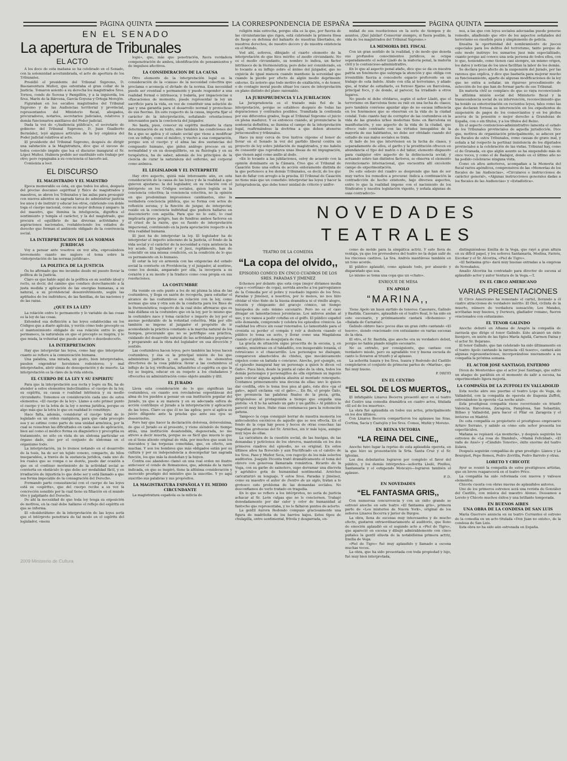PÁGINA QUINTA LA CORRESPONDENCIA DE ESPAÑA PÁGINA QUINTA
EN EL SENADO
La apertura de Tribunales
EL ACTO
A los doce de esta mañana se ha celebrado en el Senado, con la solemnidad acostumbrada, el acto de apertura de los Tribunales.
Presidió el presidente del Tribunal Supremo, D. Buenaventura Muñoz, que ostentaba el gran collar de la Justicia. Tomaron asiento a su derecha los magistrados Sres. Tornos, conde de Serena y Pampillón, y a la izquierda, los Sres. Marín de la Bárcena, García Goyena y Ortega Morejón.
Figuraban en los escaños magistrados del Tribunal Supremo y de las Audiencias territorial y provincial, representantes del Ministerio fiscal, abogados, procuradores, notarios, secretarios judiciales, relatores y demás funcionarios auxiliares del Poder judicial.
Dada la voz de «¡Audiencia pública!», el secretario de gobierno del Tribunal Supremo, D. Juan Gualberto Bermúdez, leyó algunos artículos de la ley orgánica del Poder judicial relativos al acto.
El presidente del Tribunal Supremo, después de dirigir una salutación a la Magistratura, dice que el suceso de todos conocido impide que lea el discurso inaugural el Sr. López Muñoz. Hubiera podido ser sustituído este trabajo por otro; pero repugnaba a su conciencia el hacerlo así.
Comienza a leer.
EL DISCURSO
EL MAGISTRADO Y EL MAESTRO
Epoca memorable es ésta, en que todos los años, después del preciso descanso espiritual y físico de magistrados y maestros, se abren los Tribunales y las aulas para proseguir con nuevos alientos su sagrada tarea de administrar justicia los unos y de instruir y educar los otros, cubriendo con doble toga el cuerpo nacional, como su mejor defensa y amparo: la del maestro, que ilumina la inteligencia, dignifica el sentimiento y templa el carácter, y la del magistrado, que procura el equilibrio de las diversas actividades y aspiraciones nacionales, restableciendo los estados de derecho que forman el ambiente obligado de la convivencia social.
LA INTERPRETACION DE LAS NORMAS JURIDICAS
Voy a pensar ante vosotros en voz alta, expresándoos brevemente cuanto me sugiere el tema sobre la «interpretación de las normas jurídicas».
LA POLITICA DE LA JUSTICIA
Os he afirmado que me incumbe desde mi puesto llevar la política de la Justicia.
Claro es que hablo aquí de la política en su sentido ideal y recto, es decir, del camino que conduce derechamente a la justa medida y aplicación de las energías humanas, a su natural, a su providencial desenvolvimiento, según las aptitudes de los individuos, de las familias, de las naciones y de las razas.
¿QUE ES LA LEY?
La relación entre lo permanente y lo variable de las cosas es la ley de las cosas.
Extended esa definición a las leyes establecidas en los Códigos que a diario aplicáis, y veréis cómo todo precepto es el mantenimiento obligado de esa relación entre lo que permanece, la naturaleza en que el precepto se inspira, y lo que muda, la voluntad que puede acatarlo o desobedecerlo.
LA INTERPRETACION
Hay que interpretar las leyes, como hay que interpretar cuanto se refiere a la comunicación humana.
Una palabra, una mirada, un gesto, bien interpretados, pueden engendrar heroísmos redentores; y mal interpretados, abrir simas de desesperación y de muerte. La interpretación es la clave de la vida entera.
EL CUERPO DE LA LEY Y SU ESPIRITU
Para que la interpretación sea recta y logre su fin, ha de atender a estos elementos indeclinables: el cuerpo de la ley, su espíritu, su causa o realidad intrínsica y su medio circundante. Tomemos en consideración cada uno de estos elementos. «El cuerpo de la ley». Llamo a este primer punto el cuerpo y no la letra de la ley o norma jurídica, porque es algo más que la letra lo que en realidad lo constituye.
Hace falta, además, considerar el cuerpo total de lo legislado en un orden cualquiera, para que cada precepto sea y se estime como parte de una unidad armónica, por la cual se resuelvan las dificultades en cada caso de aplicación, bien así como el médico forma su diagnóstico y preceptúa su tratamiento, no sólo en vista de un síntoma particular en órgano dado, sino por el conjunto de síntomas en el organismo todo.
La interpretación, ya lo iremos notando en el desarrollo de la tesis, ha de ser un tejido conexo, compacto, de hilos inseparables, a través de la sustancia jurídica, cada uno de los cuales que se rompa o se desvíe, puede dar ocasión a que en el continuo movimiento de la actividad social se convierta en obstáculo lo que debe ser modalidad fácil, y en irradiación de injusticia lo que debe ser y está llamado a que sea forma impecable de la consagración del Derecho.
Formando parte consustancial con el cuerpo de las leyes está su «espíritu», que del cuerpo recibe a su vez la concreción sensible por la cual tiene su filiación en el mundo vivo y palpitante del Derecho.
De ahí la necesidad de que toda ley tenga su exposición de motivos, en la cual debe hallarse el reflejo del espíritu en que se informa.
El «desiderátum» de la interpretación de las leyes sería que el intérprete penetrara de tal modo en el espíritu del legislador, «mens
legis», que, más que penetración, fuera verdadera compenetración de ambos, identificación de pensamientos y de impulsos afectivos.
LA CONSIDERACION DE LA CAUSA
Otro elemento de la interpretación legal es la consideración de la «causa» de la necesidad colectiva que proclama o aconseja el dictado de la norma. Esa necesidad puede ser eventual o permanente y puede responder a una realidad formal o intrínseca; y todavía, por impaciencias u ofuscaciones de momento, puede representar la ley un sacrificio para la vida, en vez de constituir una solución de paz y una garantía para el desarrollo normal y provechoso de sus fuerzas. En este respecto de la causa, importa fijar el carácter de la interpretación, señalando orientaciones interesantes para la conciencia del juzgador.
No basta, pues, conocer su espíritu mediante la clara determinación de su texto, sino también las condiciones del fin a que se aplica y el estado social que viene a modificar con su influjo; como el médico, y vuelvo a esa comparación, porque son el cuerpo y el alma las dos sustancias del compuesto humano, que piden análogo proceso en su normalidad y en su desequilibrio, en su fisiología y en su terapéutica, ha de saber, además de los principios de la ciencia de curar la naturaleza del enfermo, así corporal como anímica.
EL LEGISLADOR Y EL INTERPRETE
Hay otro aspecto, quizá más interesante aún, en esta consideración de la causa de las leyes y de la realidad a que quieren ajustarse: la del legislador, en su relación con el intérprete en los Códigos sociales, quien legisla es la conciencia colectiva; la conciencia colectiva, no la opinión en que predominan impresiones cambiantes, sino la verdadera conciencia pública, que se forma con actos de reflexión serena; y la función de juzgar, de interpretar, reside en la conciencia individual que pudiera hallarse en desconcierto con aquélla. Para que no lo esté, lo cual implicaría grave peligro, han de fundirse ambos factores en el crisol de la razón, que es fuente de interpretación impersonal, conviniendo en la justa apreciación respecto a la viva realidad humana.
El juez ha de interpretar la ley. El legislador ha de interpretar el imperio soberano de la Justicia, el fondo de la vida social y el carácter de la necesidad a cuya asistencia la ley acude. El legislador y el juez, repitámoslo, han de coincidir en una misma condición, en la condición de lo que es permanente en lo humano.
El estar la ley en armonía con las exigencias del estado social la convierte en Providencia; y el juzgador, al sentirse, como los demás, amparado por ella, la incorpora a su corazón y a su mente y la traduce como cosa propia en sus resoluciones.
LA COSTUMBRE
Ha venido en este punto a los de mi pluma la idea de las costumbres, y llega en sazón de recogerla, para estudiar el alcance de las costumbres en relación con la ley, como normas que una y otra son de la conducta para los fines de la Hermenéutica; respecto de la cual debe afirmarse que es más diáfana en la costumbre que en la ley, por lo mismo que la costumbre nace y toma carácter e imperio de ley por el asenso perdurable de la voluntad colectiva. Más por ello también se impone al juzgador el propósito de ir acomodando la práctica constante a la marcha natural de los tiempos, procurando que no se petrifique esa práctica, cuidando del desarrollo natural de las actividades populares y preparando así la obra del legislador en esa dirección y sentido.
Las costumbres hacen leyes; pero también las leyes hacen costumbres, y ésa es la principal misión de los que administran justicia y, en general, de los elementos directores de la cosa pública: llevar a las costumbres el influjo de la ley, vivificarlas, infundirles el espíritu en que la ley se inspira, educar en su respeto a los ciudadanos y ofrecerles su administración como objeto amable y útil.
EL JURADO
Lleva esta consideración de lo que significan las costumbres, en cuanto son reveladoras espontáneas del alma de los pueblos a pensar en esa institución popular del Jurado, ya que a su manera y en su adecuada esfera de acción contribuye el Jurado a la interpretación y aplicación de las leyes. Claro es que él no las aplica; pero sí aplica su juicio diligente ante la prueba que ante sus ojos se desenvuelve.
Pero hay que hacer la declaración dolorosa, dolorosísima, de que el Jurado es al presente, y viene siéndolo de tiempo atrás, una institución desatendida, degenerada, no me atrevo a decir muerta, porque no es fácil que muera lo que en sí tiene aliento original de vida, por muchos que sean los descuidos y las torpezas cometidas, que, en efecto, son muchas. Y son los hombres que más obligados están por su cultura y por su independencia a desempeñar tan sagrada función, los que más la desdeñan y la huyen.
Contra ese abandono clamó en una real orden mi ilustre antecesor el conde de Romanones, que, además de la razón indicada, en que se inspiró, tiene la altísima consideración y merecido prestigio del ministro que la suscribe. Y yo aquí suscribo sus palabras y sus propósitos.
LA MAGISTRATURA ESPAÑOLA Y EL MEDIO CIRCUNDANTE
La magistratura española es la milicia de
religión más estrecha, porque ella es la que, por fuerza de las circunstancias que rigen, está cubriendo la primera línea de fuego en defensa del baluarte de nuestras libertades, de nuestros derechos, de nuestro decoro y de nuestra existencia en el Mundo.
Ved ahí, señores, dibujado el cuarto elemento de la interpretación de que hice mérito: el medio circundante. No es el medio circundante, su nombre lo indica, un factor intrínseco de la Hermenéutica; pero debe ser considerado, en lo tocante a su influjo sobre el ánimo del juzgador, que no enjuicia de igual manera cuando mantiene la serenidad que cuando la pierde por efecto de algún medio deprimente externo. Es notorio que todo motivo de exaltación, o de temor, o de contagio moral puede situar los casos de interpretación en plano distinto del plano razonable.
LA JURISPRUDENCIA Y LA JUBILACION
La Jurisprudencia es el trazado más fiel de la interpretación, porque se establece después de todas las depuraciones y contrastes posibles. Tramitada la contienda por sus diferentes grados, llega al Tribunal Supremo el juicio en plena madurez. Y es entonces cuando, al pronunciarse la sentencia definitiva, se ilumina el campo de la interpretación legal, reafirmándose la doctrina a que deben atenerse jurisconsultos y tribunales.
Hace ya muy cerca de tres lustros cúpome el honor de llevar en el Senado la voz del partido liberal contra un proyecto de ley sobre jubilación de magistrados, y me habéis de consentir que reproduzca unas líneas de mi impugnación, que vienen aquí como anillo al dedo.
«En lo tocante a las jubilaciones, estoy de acuerdo con la opinión dominante en la Cámara. Creo que el Tribunal de Casación tiene una esfera de acción enteramente distinta de la que pertenece a los demás Tribunales, es decir, de los que han de fallar con arreglo a la prueba. El Tribunal de Casación no tiene más que un cometido: interpretar las leyes y hacer la Jurisprudencia, que debe tener unidad de criterio y unifor-
midad de sus resoluciones en la serie de tiempos y de asuntos. ¡Qué jubilar! Conservar siempre, si fuera posible, la vida de los magistrados del Tribunal Supremo.»
LA MEMORIA DEL FISCAL
Con un gran sentido de la realidad, y de modo que denota sus profundos conocimientos jurídicos, se ocupa separadamente el señor Lladó de la materia penal, la materia civil y lo contencioso-administrativo.
En lo que al aspecto penal atañe, dice que se da en nuestra patria un fenómeno que subyuga la atención y que obliga con irresistible fuerza a concederle espacio preferente en un trabajo de esta índole. Alude con ella al terrorismo, y añade que, al tratar de estudiarlo, es forzoso fijarse en Barcelona, principal foco, y de donde, al parecer, ha irradiado a otros lugares.
No puede ni debe olvidarse, según el señor Lladó, que el terrorismo en Barcelona tiene su raíz en una lucha de clases; pero también conviene apuntar algo de no escasa influencia en los fenómenos que se observan en la vida de la ciudad condal. Todo cuanto hay de corruptor de las costumbres en la vida de las grandes urbes modernas tiene en Barcelona su manifestación, y ese aspecto de la vida de la ciudad, que ofrece rudo contraste con las virtudes innegables de la mayoría de sus habitantes, no debe ser olvidado cuando del estudio de sus males sociales se trata.
Al lado de los que intervienen en la lucha de clases, y separadamente de ellos, el garito y la prostitución ofrecen en abundancia el tipo del matón o del tahur, elemento dispuesto para cualquier otro aspecto de la delincuencia social; y actuando sobre tan distintos factores, se observa el elemento revolucionario internacional, que encuentra allí excelente campo de experimentación.
De este esbozo del cuadro se desprende que han de ser muy varios los remedios a procurar. Indica a continuación la contradicción de hecho existente, bajo diversos aspectos, entre lo que la realidad impone con el nacimiento de los Sindicatos y nuestra legislación vigente, y señala algunas de esas contradiccio-
nes, a las que con leyes sociales adecuadas puede ponerse remedio, añadiendo que otro de los aspectos señalados del terrorismo es cuestión pura y simplemente de policía.
Ensalza la oportunidad del nombramiento de jueces especiales para los delitos del terrorismo, tanto porque de este modo instruye los sumarios juez más especializado, cuanto porque así conoce una sola persona de todos ellos, con lo que, teniendo, como tienen casi siempre, un mismo origen, los datos y noticias de los unos facilitan la labor de los demás.
Se declara poco afecto de la suspensión del Jurado, por las razones que explica, y dice que bastaría para mejorar mucho su funcionamiento, aparte de algunas modificaciones de la ley que no entra a señalar, un riguroso procedimiento de selección de los que han de formar parte de ese Tribunal.
En materia civil se complace de que se vaya reconociendo la altísima misión social del Ministerio fiscal y la transcendencia social de su intervención, reconocimiento que ha tenido su exteriorización en recientes leyes, tales como las que declaran forzosa su intervención en los expedientes de suspensión de pagos de los comerciantes y en los pleitos acerca de la posesión o mejor derecho a Grandezas de España, con o sin títulos, y a los títulos del Reino.
En el aspecto contencioso-administrativo lamenta el estado de los Tribunales provinciales de aquella jurisdicción. Dice que, motivos de organización principalmente, se aducen por los fiscales de estos Tribunales, como causas de grave mal, y señala a tal respecto la pertinaz insistencia de los diputados provinciales a la celebración de las vistas. Tribunal hay, como el de Granada, en que algún asunto se ha suspendido más de once veces, y como el de Badajoz, donde en el último año no ha podido celebrarse ninguna vista.
Como en años anteriores, acompañan a la Memoria del fiscal varios apéndices, comprensivos de las «Memorias de los fiscales de las Audiencias», «Circulares e instrucciones de carácter general», «Algunas instrucciones generales dadas a los fiscales de las Audiencias» y «Estadística».
NOVEDADES TEATRALES
TEATRO DE LA COMEDIA
“La copa del olvido,,
EPISODIO COMICO EN CINCO CUADROS DE LOS SRES. PARADAS Y JIMENEZ
Echemos por delante que esta copa (mejor diríamos media copa o «cortinas» de copa), servida anoche a los parroquianos de la Comedia por el pobre y resobado ingenio de los Sres. Paradas y Jiménez, a nosotros, por lo menos, no nos hizo olvidar el vino tinto de la buena dramática ni el vinillo alegre, retozón y chispeante del gracejo cómico, un tiempo huéspedes de este mismo escenario. Pero no es el caso divagar en lamentaciones jeremíacas. Los autores andan al uso, y no vamos a pedir cotufas en el golfo. El público español sólo demanda, comprende y celebra los episodios cómicos. La realidad los ofrece sin cesar renovados. Lo lamentable para el cronista es perder el compás y reír a deshora cuando el público lo toma en serio, y llorar como una Magdalena cuando el público se desquijara de risa.
La gracia de situación sigue proscrita de la escena, y, en cambio, muéstrase en el tabladillo, con insuperable lozanía, el retruécano o el chascarrillo. Los personajes no dialogan; comparecen abastecidos de chistes, que mecánicamente expelen como en batuda o concurso. Anoche, por ejemplo, en el episodio inaugural hay un personaje a quien le dicen «el Gato». Pues bien, desde la punta al cabo de la obra, todos los demás personajes y personajillos de ella exprimen su ingenio para colocar alguna agudeza alusiva al mentado remoquete. Contamos primeramente una docena de ellas: uno le quiere dar cordilla, otro le toma tres pies al gato, éste dice «pa el gato», aquél exclama «ni el gato»... En fin, el propio Gato, que pronuncia las palabras finales de la pieza, grita, dirigiéndose al protagonista a tiempo que empuña una pistola: «A ti te ha salvado un gato y un gatillo.» Al público le pareció muy bien. Hubo risas contumaces para la reiteración gatuna.
Tampoco la copa consiguió borrar de nuestra memoria los antecedentes escénicos de aquello que se nos ofrecía. En el fondo de la copa hay posos y heces de otras cosechas: las tragedias grotescas del Sr. Arniches, sin ir más lejos, aunque muy lejos de ellas.
La caricatura de la cuestión social, de las huelgas, de las demandas y peticiones de los obreros, mantenida en los dos primeros cuadros del episodio, no es original. En estos últimos años ha florecido y aun fructificado en el caletre de los Sres. Paso y Muñoz Seca, con regocijo de los más selectos auditorios. Joaquín Dicenta trató dramáticamente el tema del obrero con generosa llamarada romántica. Ricardo de la Vega, con su garbo de sainetero, supo derramar una discreta y agridulce gota de humanidad sentimental. Arniches caricaturizó su lenguaje. Y estos Sres. Paradas y Jiménez, como su maestro el autor de Dentro de un siglo, tratan a lo grotesco este problema de las demandas sociales. No desconfiamos de verlo tratado en tragedia.
En lo que se refiere a los intérpretes, no sería de justicia achacar al Sr. León culpas que no le conciernen. Trabajó denodadamente por dar calor y color de humanidad al fantoche que representaba, y no le faltaron puntos de acierto.
La gentil Aurora Redondo compuso graciosamente una figura de madrileña de los barrios bajos. Estos tipos de chulapilla, entre sentimental, frívola y desgarrada, en-
como de molde para la simpática actriz. Y esto lleva de ventaja, ya que los proveedores del teatro no la dejan salir de los rincones castizos. La Sra. Andrés mantúvose también en un tono acorde.
El público aplaudió, como aplaude todo, por absurdo y disparatado que sea.
Lo mismo se toma una copa que un «chato».
ENRIQUE DE MESA
EN APOLO
“MARINA,,
Tiene Apolo un buen surtido de tenores: Casenave, Galindo y Bastida. Casenave, aplaudido en el teatro Real, lo ha sido en este escenario, y próximamente cantará «Bohemios» y «Balada de Carnaval».
Galindo obtuvo hace pocos días un gran éxito cantando «El tesoro», siendo ovacionado con entusiasmo en varias escenas de la obra.
El otro, el Sr. Bastida, que anoche era su verdadero debut, porque no había pisado ningún escenario.
No es extraño, por consiguiente, que cantase con verdadero miedo, pero su agradable voz y buena escuela de canto le llevaron al triunfo y al aplauso.
La señorita Isaura y los Sres. Isaura y Redondo del Castillo completaron el conjunto de primeras partes de «Marina», que fué muy bueno.
P. DRITO
EN EL CENTRO
“EL SOL DE LOS MUERTOS,,
El infatigable Linares Becerra presentó ayer en el teatro del Centro una comedia dramática en cuatro actos, titulada «El sol de los muertos».
La obra fué aplaudida en todos sus actos, principalmente en los dos últimos.
Con Linares Becerra compartieron los aplausos las Sras. Cortina, Sacia y Castejón y los Sres. Comes, Muñiz y Moreno.
EN REINA VICTORIA
“LA REINA DEL CINE,,
Anoche tuvo lugar la reprise de esta aplaudida opereta, en la que hizo su presentación la Srta. Santa Cruz y el Sr. Iglesias.
Los dos debutantes lograron por completo el favor del público, y los demás intérpretes—señorita Lledó, Pinillos, Santamaría y el estupendo Moncayo—lograron también el aplauso.
P. D.
EN NOVEDADES
“EL FANTASMA GRIS,,
Con numerosa concurrencia y con un éxito grande se estrenó anoche en este teatro «El fantasma gris», primera parte de «Los misterios de Nueva York», original de los señores Linares Becerra y Javier de Burgos.
La obra, llena de escenas muy interesantes y de mucho efecto, gustaron extraordinariamente al auditorio, que lleno de emoción aplaudió en el segundo acto a «Piel de Tigre», que apareció en escena y dibujó admirablemente con cinco puñales la gentil silueta de la notabilísima primera actriz, Emilia de Vega.
«Piel de Tigre» fué muy aplaudido y llamado a escena muchas veces.
La obra, que ha sido presentada con toda propiedad y lujo, fué muy bien interpretada,
distinguiéndose Emilia de la Vega, que rayó a gran altura en su difícil papel, y los señores Santamaría, Medina, Farnós, Escobar y el Sr. Alcoriza, «Piel de Tigre».
«El fantasma gris» dará muy buenas entradas a la empresa de Novedades.
Amalio Alcoriza ha contratado para director de escena al aplaudido actor y autor Ventura de la Vega.—T.
EN EL CIRCO AMERICANO
VARIAS PRESENTACIONES
El Circo Americano ha remozado el cartel, llevando a él cuatro atracciones de verdadero mérito: El Oiol, ciclista de la muerte, número de verdadera sensación; Los Maudes, acróbatas muy buenos, y Derwers, gladiador romano, fueron ovacionados con entusiasmo.
EL TENOR GALINDO
Anoche debutó en Alhama de Aragón la compañía de zarzuela que dirige el tenor Galindo. Este alcanzó un éxito lisonjero, en unión de las tiples María Aguilá, Carmen Daina y el actor Sr. Bejarano.
El tenor Galindo, que tan celebrado ha sido últimamente en el teatro Apolo cantando la zarzuela «El tesoro», cantará aún algunas representaciones, incorporándose nuevamente a su compañía la próxima semana.
EL ACTOR JOSE SANTIAGO, ENFERMO
Dicen de Montevideo que el actor José Santiago, que sufrió un ataque de parálisis en el momento de salir a escena, ha experimentado ligera mejoría.
LA COMPAÑIA DE LA ZUFFOLI EN VALLADOLID
Esta noche abre sus puertas el teatro Lope de Vega, de Valladolid, con la compañía de opereta de Eugenia Zuffoli, estrenándose la opereta «La noche azul».
Esta prestigiosa compañía viene recorriendo en triunfo Valencia, Barcelona, Zaragoza, Pamplona, San Sebastián, Bilbao y Valladolid, para hacer el Pilar en Zaragoza y el invierno en Madrid.
De esta compañía es propietario el prestigioso empresario Arturo Serrano, y sabido es cómo este señor presenta los espectáculos.
Mañana se repisará «La montería», y después seguirán los estrenos de «La rosa de Stambul», «Mamá Felicidad», «El valle de Ansó» y «Cándido Tenorio», éxito enorme del teatro Eslava.
Después seguirán compañías de gran prestigio: Llanos y La Bourguet, Pepe Romeu, Pedro Zorrilla, Pedro Barreto y otras.
LORETO Y CHICOTE
Ayer se reunió la compañía de estos prestigiosos artistas, que en breve reaparecerá en el teatro Price.
La compañía ha sido reformada con nuevos y valiosos elementos.
Chicote cuenta con obras nuevas de aplaudidos autores.
Uno de los primeros estrenos será una revista de González del Castillo, con música del maestro Alonso. Deseamos a Loreto y Chicote muchos éxitos y una brillante temporada.
EN BUENOS AIRES
UNA OBRA DE LA CONDESA DE SAN LUIS
María Guerrero anuncia en su teatro Cervantes el estreno de la comedia en un acto titulada «Don Juan no existe», de la condesa de San Luis.
Esta obra no ha sido aún estrenada en España.
2009 Ministerio de Cultura